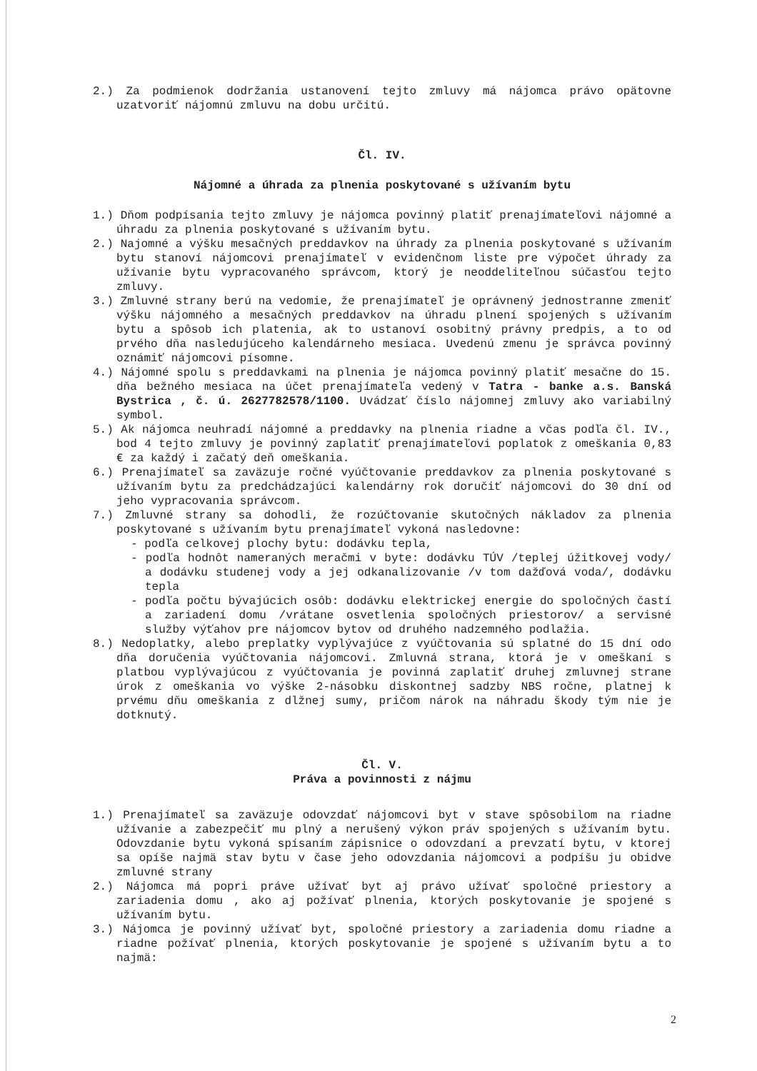2.) Za podmienok dodržania ustanovení tejto zmluvy má nájomca právo opätovne uzatvoriť nájomnú zmluvu na dobu určitú.
Čl. IV.
Nájomné a úhrada za plnenia poskytované s užívaním bytu
1.) Dňom podpísania tejto zmluvy je nájomca povinný platiť prenajímateľovi nájomné a úhradu za plnenia poskytované s užívaním bytu.
2.) Najomné a výšku mesačných preddavkov na úhrady za plnenia poskytované s užívaním bytu stanoví nájomcovi prenajímateľ v evidenčnom liste pre výpočet úhrady za užívanie bytu vypracovaného správcom, ktorý je neoddeliteľnou súčasťou tejto zmluvy.
3.) Zmluvné strany berú na vedomie, že prenajímateľ je oprávnený jednostranne zmeniť výšku nájomného a mesačných preddavkov na úhradu plnení spojených s užívaním bytu a spôsob ich platenia, ak to ustanoví osobitný právny predpis, a to od prvého dňa nasledujúceho kalendárneho mesiaca. Uvedenú zmenu je správca povinný oznámiť nájomcovi písomne.
4.) Nájomné spolu s preddavkami na plnenia je nájomca povinný platiť mesačne do 15. dňa bežného mesiaca na účet prenajímateľa vedený v Tatra - banke a.s. Banská Bystrica , č. ú. 2627782578/1100. Uvádzať číslo nájomnej zmluvy ako variabilný symbol.
5.) Ak nájomca neuhradí nájomné a preddavky na plnenia riadne a včas podľa čl. IV., bod 4 tejto zmluvy je povinný zaplatiť prenajímateľovi poplatok z omeškania 0,83 € za každý i začatý deň omeškania.
6.) Prenajímateľ sa zaväzuje ročné vyúčtovanie preddavkov za plnenia poskytované s užívaním bytu za predchádzajúci kalendárny rok doručiť nájomcovi do 30 dní od jeho vypracovania správcom.
7.) Zmluvné strany sa dohodli, že rozúčtovanie skutočných nákladov za plnenia poskytované s užívaním bytu prenajímateľ vykoná nasledovne:
- podľa celkovej plochy bytu: dodávku tepla,
- podľa hodnôt nameraných meračmi v byte: dodávku TÚV /teplej úžitkovej vody/ a dodávku studenej vody a jej odkanalizovanie /v tom dažďová voda/, dodávku tepla
- podľa počtu bývajúcich osôb: dodávku elektrickej energie do spoločných častí a zariadení domu /vrátane osvetlenia spoločných priestorov/ a servisné služby výťahov pre nájomcov bytov od druhého nadzemného podlažia.
8.) Nedoplatky, alebo preplatky vyplývajúce z vyúčtovania sú splatné do 15 dní odo dňa doručenia vyúčtovania nájomcovi. Zmluvná strana, ktorá je v omeškaní s platbou vyplývajúcou z vyúčtovania je povinná zaplatiť druhej zmluvnej strane úrok z omeškania vo výške 2-násobku diskontnej sadzby NBS ročne, platnej k prvému dňu omeškania z dlžnej sumy, pričom nárok na náhradu škody tým nie je dotknutý.
Čl. V.
Práva a povinnosti z nájmu
1.) Prenajímateľ sa zaväzuje odovzdať nájomcovi byt v stave spôsobilom na riadne užívanie a zabezpečiť mu plný a nerušený výkon práv spojených s užívaním bytu. Odovzdanie bytu vykoná spísaním zápisnice o odovzdaní a prevzatí bytu, v ktorej sa opíše najmä stav bytu v čase jeho odovzdania nájomcovi a podpíšu ju obidve zmluvné strany
2.) Nájomca má popri práve užívať byt aj právo užívať spoločné priestory a zariadenia domu , ako aj požívať plnenia, ktorých poskytovanie je spojené s užívaním bytu.
3.) Nájomca je povinný užívať byt, spoločné priestory a zariadenia domu riadne a riadne požívať plnenia, ktorých poskytovanie je spojené s užívaním bytu a to najmä:
2